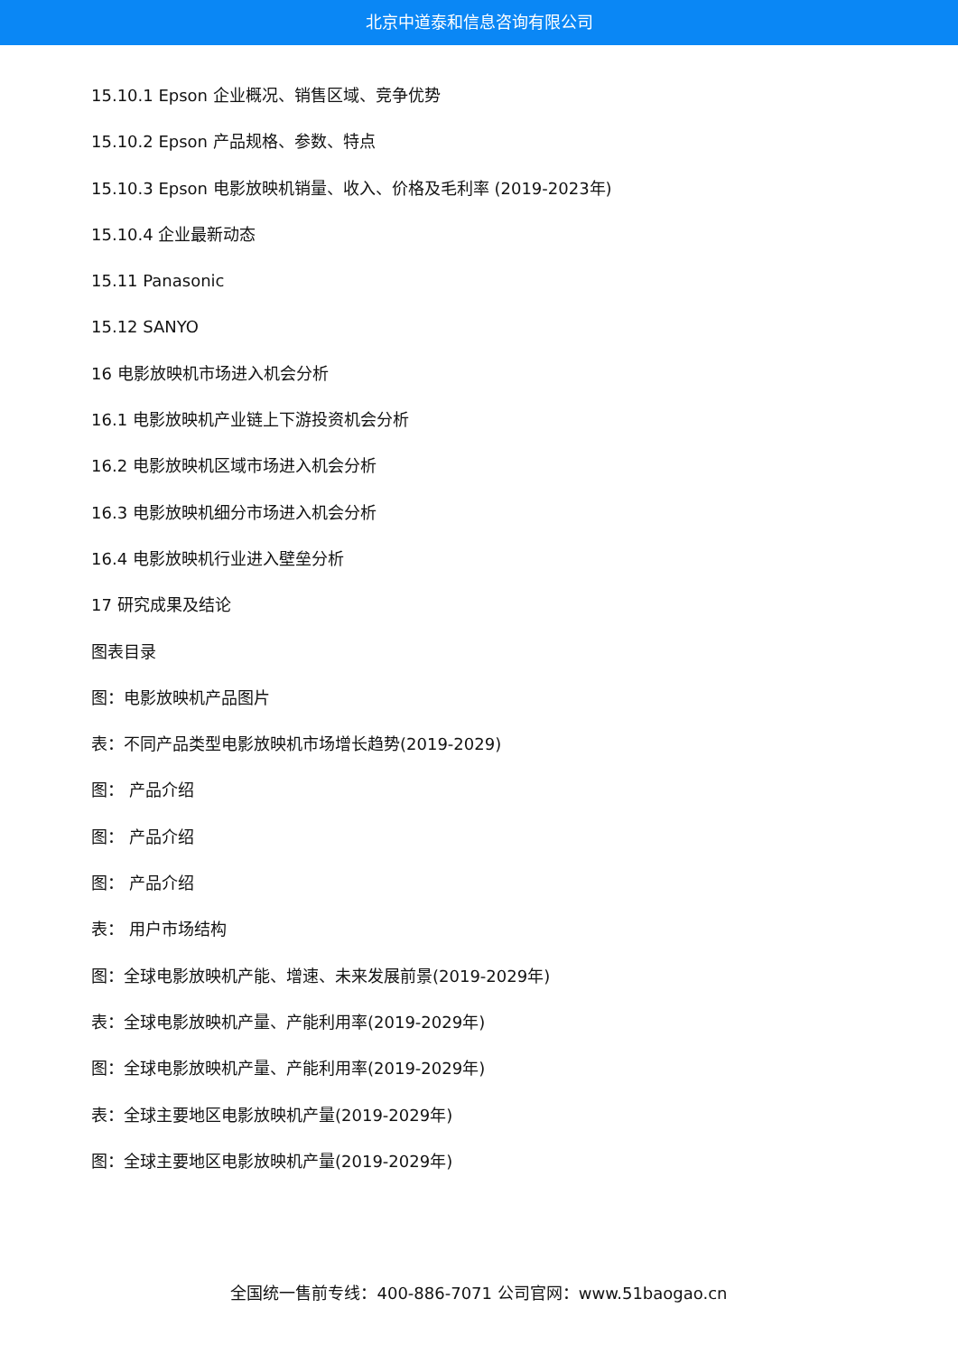北京中道泰和信息咨询有限公司
15.10.1 Epson 企业概况、销售区域、竞争优势
15.10.2 Epson 产品规格、参数、特点
15.10.3 Epson 电影放映机销量、收入、价格及毛利率 (2019-2023年)
15.10.4 企业最新动态
15.11 Panasonic
15.12 SANYO
16 电影放映机市场进入机会分析
16.1 电影放映机产业链上下游投资机会分析
16.2 电影放映机区域市场进入机会分析
16.3 电影放映机细分市场进入机会分析
16.4 电影放映机行业进入壁垒分析
17 研究成果及结论
图表目录
图：电影放映机产品图片
表：不同产品类型电影放映机市场增长趋势(2019-2029)
图： 产品介绍
图： 产品介绍
图： 产品介绍
表： 用户市场结构
图：全球电影放映机产能、增速、未来发展前景(2019-2029年)
表：全球电影放映机产量、产能利用率(2019-2029年)
图：全球电影放映机产量、产能利用率(2019-2029年)
表：全球主要地区电影放映机产量(2019-2029年)
图：全球主要地区电影放映机产量(2019-2029年)
全国统一售前专线：400-886-7071 公司官网：www.51baogao.cn